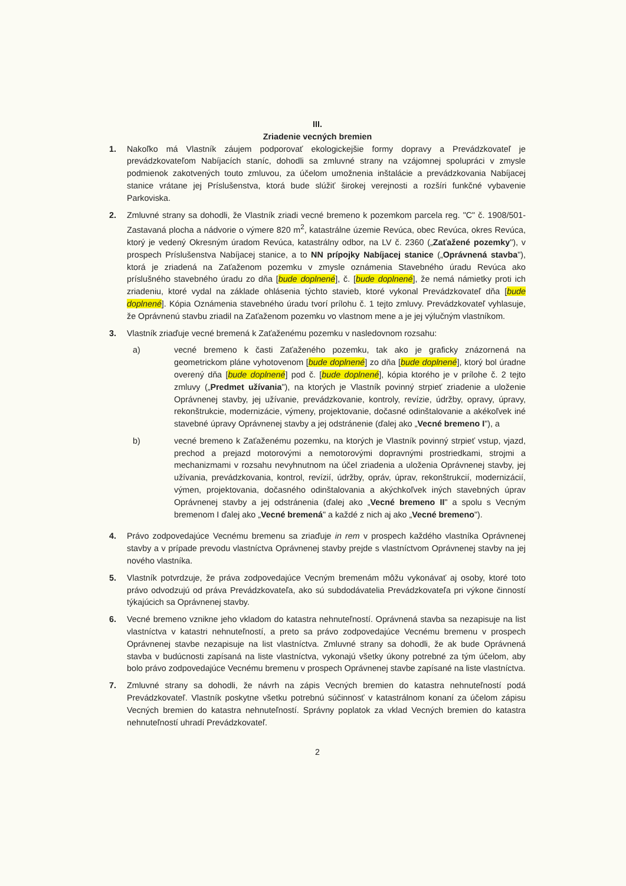III.
Zriadenie vecných bremien
1. Nakoľko má Vlastník záujem podporovať ekologickejšie formy dopravy a Prevádzkovateľ je prevádzkovateľom Nabíjacích staníc, dohodli sa zmluvné strany na vzájomnej spolupráci v zmysle podmienok zakotvených touto zmluvou, za účelom umožnenia inštalácie a prevádzkovania Nabíjacej stanice vrátane jej Príslušenstva, ktorá bude slúžiť širokej verejnosti a rozšíri funkčné vybavenie Parkoviska.
2. Zmluvné strany sa dohodli, že Vlastník zriadi vecné bremeno k pozemkom parcela reg. "C" č. 1908/501- Zastavaná plocha a nádvorie o výmere 820 m<sup>2</sup>, katastrálne územie Revúca, obec Revúca, okres Revúca, ktorý je vedený Okresným úradom Revúca, katastrálny odbor, na LV č. 2360 („Zaťažené pozemky"), v prospech Príslušenstva Nabíjacej stanice, a to NN prípojky Nabíjacej stanice („Oprávnená stavba"), ktorá je zriadená na Zaťaženom pozemku v zmysle oznámenia Stavebného úradu Revúca ako príslušného stavebného úradu zo dňa [bude doplnené], č. [bude doplnené], že nemá námietky proti ich zriadeniu, ktoré vydal na základe ohlásenia týchto stavieb, ktoré vykonal Prevádzkovateľ dňa [bude doplnené]. Kópia Oznámenia stavebného úradu tvorí prílohu č. 1 tejto zmluvy. Prevádzkovateľ vyhlasuje, že Oprávnenú stavbu zriadil na Zaťaženom pozemku vo vlastnom mene a je jej výlučným vlastníkom.
3. Vlastník zriaďuje vecné bremená k Zaťaženému pozemku v nasledovnom rozsahu:
a) vecné bremeno k časti Zaťaženého pozemku, tak ako je graficky znázornená na geometrickom pláne vyhotovenom [bude doplnené] zo dňa [bude doplnené], ktorý bol úradne overený dňa [bude doplnené] pod č. [bude doplnené], kópia ktorého je v prílohe č. 2 tejto zmluvy („Predmet užívania"), na ktorých je Vlastník povinný strpieť zriadenie a uloženie Oprávnenej stavby, jej užívanie, prevádzkovanie, kontroly, revízie, údržby, opravy, úpravy, rekonštrukcie, modernizácie, výmeny, projektovanie, dočasné odinštalovanie a akékoľvek iné stavebné úpravy Oprávnenej stavby a jej odstránenie (ďalej ako „Vecné bremeno I"), a
b) vecné bremeno k Zaťaženému pozemku, na ktorých je Vlastník povinný strpieť vstup, vjazd, prechod a prejazd motorovými a nemotorovými dopravnými prostriedkami, strojmi a mechanizmami v rozsahu nevyhnutnom na účel zriadenia a uloženia Oprávnenej stavby, jej užívania, prevádzkovania, kontrol, revízií, údržby, opráv, úprav, rekonštrukcií, modernizácií, výmen, projektovania, dočasného odinštalovania a akýchkoľvek iných stavebných úprav Oprávnenej stavby a jej odstránenia (ďalej ako „Vecné bremeno II" a spolu s Vecným bremenom I ďalej ako „Vecné bremená" a každé z nich aj ako „Vecné bremeno").
4. Právo zodpovedajúce Vecnému bremenu sa zriaďuje in rem v prospech každého vlastníka Oprávnenej stavby a v prípade prevodu vlastníctva Oprávnenej stavby prejde s vlastníctvom Oprávnenej stavby na jej nového vlastníka.
5. Vlastník potvrdzuje, že práva zodpovedajúce Vecným bremenám môžu vykonávať aj osoby, ktoré toto právo odvodzujú od práva Prevádzkovateľa, ako sú subdodávatelia Prevádzkovateľa pri výkone činností týkajúcich sa Oprávnenej stavby.
6. Vecné bremeno vznikne jeho vkladom do katastra nehnuteľností. Oprávnená stavba sa nezapisuje na list vlastníctva v katastri nehnuteľností, a preto sa právo zodpovedajúce Vecnému bremenu v prospech Oprávnenej stavbe nezapisuje na list vlastníctva. Zmluvné strany sa dohodli, že ak bude Oprávnená stavba v budúcnosti zapísaná na liste vlastníctva, vykonajú všetky úkony potrebné za tým účelom, aby bolo právo zodpovedajúce Vecnému bremenu v prospech Oprávnenej stavbe zapísané na liste vlastníctva.
7. Zmluvné strany sa dohodli, že návrh na zápis Vecných bremien do katastra nehnuteľností podá Prevádzkovateľ. Vlastník poskytne všetku potrebnú súčinnosť v katastrálnom konaní za účelom zápisu Vecných bremien do katastra nehnuteľností. Správny poplatok za vklad Vecných bremien do katastra nehnuteľností uhradí Prevádzkovateľ.
2